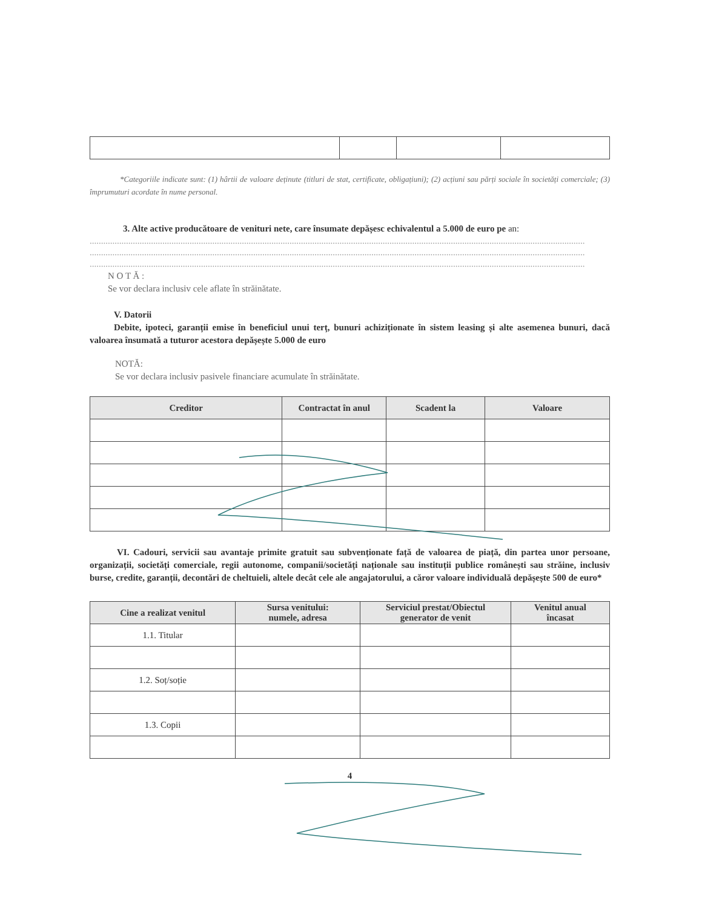*Categoriile indicate sunt: (1) hârtii de valoare deținute (titluri de stat, certificate, obligațiuni); (2) acțiuni sau părți sociale în societăți comerciale; (3) împrumuturi acordate în nume personal.
3. Alte active producătoare de venituri nete, care însumate depășesc echivalentul a 5.000 de euro pe an:
..........................................................................................................................................................................................................................
..........................................................................................................................................................................................................................
..........................................................................................................................................................................................................................
N O T Ă :
Se vor declara inclusiv cele aflate în străinătate.
V. Datorii
Debite, ipoteci, garanții emise în beneficiul unui terț, bunuri achiziționate în sistem leasing și alte asemenea bunuri, dacă valoarea însumată a tuturor acestora depășește 5.000 de euro
NOTĂ:
Se vor declara inclusiv pasivele financiare acumulate în străinătate.
| Creditor | Contractat în anul | Scadent la | Valoare |
| --- | --- | --- | --- |
VI. Cadouri, servicii sau avantaje primite gratuit sau subvenționate față de valoarea de piață, din partea unor persoane, organizații, societăți comerciale, regii autonome, companii/societăți naționale sau instituții publice românești sau străine, inclusiv burse, credite, garanții, decontări de cheltuieli, altele decât cele ale angajatorului, a căror valoare individuală depășește 500 de euro*
| Cine a realizat venitul | Sursa venitului: numele, adresa | Serviciul prestat/Obiectul generator de venit | Venitul anual încasat |
| --- | --- | --- | --- |
| 1.1. Titular | | | |
| 1.2. Soț/soție | | | |
| 1.3. Copii | | | |
4